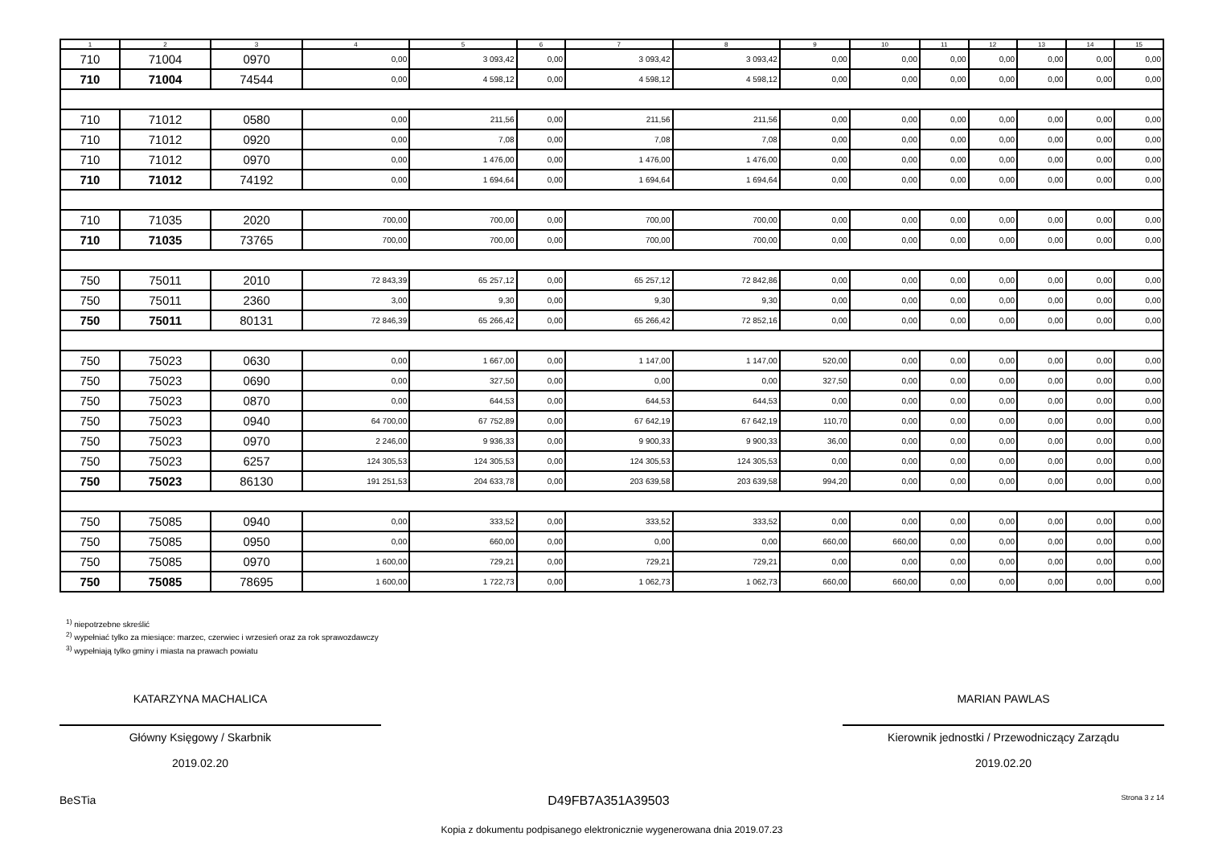| 1 | 2 | 3 | 4 | 5 | 6 | 7 | 8 | 9 | 10 | 11 | 12 | 13 | 14 | 15 |
| --- | --- | --- | --- | --- | --- | --- | --- | --- | --- | --- | --- | --- | --- | --- |
| 710 | 71004 | 0970 | 0,00 | 3 093,42 | 0,00 | 3 093,42 | 3 093,42 | 0,00 | 0,00 | 0,00 | 0,00 | 0,00 | 0,00 | 0,00 |
| 710 | 71004 | 74544 | 0,00 | 4 598,12 | 0,00 | 4 598,12 | 4 598,12 | 0,00 | 0,00 | 0,00 | 0,00 | 0,00 | 0,00 | 0,00 |
| 710 | 71012 | 0580 | 0,00 | 211,56 | 0,00 | 211,56 | 211,56 | 0,00 | 0,00 | 0,00 | 0,00 | 0,00 | 0,00 | 0,00 |
| 710 | 71012 | 0920 | 0,00 | 7,08 | 0,00 | 7,08 | 7,08 | 0,00 | 0,00 | 0,00 | 0,00 | 0,00 | 0,00 | 0,00 |
| 710 | 71012 | 0970 | 0,00 | 1 476,00 | 0,00 | 1 476,00 | 1 476,00 | 0,00 | 0,00 | 0,00 | 0,00 | 0,00 | 0,00 | 0,00 |
| 710 | 71012 | 74192 | 0,00 | 1 694,64 | 0,00 | 1 694,64 | 1 694,64 | 0,00 | 0,00 | 0,00 | 0,00 | 0,00 | 0,00 | 0,00 |
| 710 | 71035 | 2020 | 700,00 | 700,00 | 0,00 | 700,00 | 700,00 | 0,00 | 0,00 | 0,00 | 0,00 | 0,00 | 0,00 | 0,00 |
| 710 | 71035 | 73765 | 700,00 | 700,00 | 0,00 | 700,00 | 700,00 | 0,00 | 0,00 | 0,00 | 0,00 | 0,00 | 0,00 | 0,00 |
| 750 | 75011 | 2010 | 72 843,39 | 65 257,12 | 0,00 | 65 257,12 | 72 842,86 | 0,00 | 0,00 | 0,00 | 0,00 | 0,00 | 0,00 | 0,00 |
| 750 | 75011 | 2360 | 3,00 | 9,30 | 0,00 | 9,30 | 9,30 | 0,00 | 0,00 | 0,00 | 0,00 | 0,00 | 0,00 | 0,00 |
| 750 | 75011 | 80131 | 72 846,39 | 65 266,42 | 0,00 | 65 266,42 | 72 852,16 | 0,00 | 0,00 | 0,00 | 0,00 | 0,00 | 0,00 | 0,00 |
| 750 | 75023 | 0630 | 0,00 | 1 667,00 | 0,00 | 1 147,00 | 1 147,00 | 520,00 | 0,00 | 0,00 | 0,00 | 0,00 | 0,00 | 0,00 |
| 750 | 75023 | 0690 | 0,00 | 327,50 | 0,00 | 0,00 | 0,00 | 327,50 | 0,00 | 0,00 | 0,00 | 0,00 | 0,00 | 0,00 |
| 750 | 75023 | 0870 | 0,00 | 644,53 | 0,00 | 644,53 | 644,53 | 0,00 | 0,00 | 0,00 | 0,00 | 0,00 | 0,00 | 0,00 |
| 750 | 75023 | 0940 | 64 700,00 | 67 752,89 | 0,00 | 67 642,19 | 67 642,19 | 110,70 | 0,00 | 0,00 | 0,00 | 0,00 | 0,00 | 0,00 |
| 750 | 75023 | 0970 | 2 246,00 | 9 936,33 | 0,00 | 9 900,33 | 9 900,33 | 36,00 | 0,00 | 0,00 | 0,00 | 0,00 | 0,00 | 0,00 |
| 750 | 75023 | 6257 | 124 305,53 | 124 305,53 | 0,00 | 124 305,53 | 124 305,53 | 0,00 | 0,00 | 0,00 | 0,00 | 0,00 | 0,00 | 0,00 |
| 750 | 75023 | 86130 | 191 251,53 | 204 633,78 | 0,00 | 203 639,58 | 203 639,58 | 994,20 | 0,00 | 0,00 | 0,00 | 0,00 | 0,00 | 0,00 |
| 750 | 75085 | 0940 | 0,00 | 333,52 | 0,00 | 333,52 | 333,52 | 0,00 | 0,00 | 0,00 | 0,00 | 0,00 | 0,00 | 0,00 |
| 750 | 75085 | 0950 | 0,00 | 660,00 | 0,00 | 0,00 | 0,00 | 660,00 | 660,00 | 0,00 | 0,00 | 0,00 | 0,00 | 0,00 |
| 750 | 75085 | 0970 | 1 600,00 | 729,21 | 0,00 | 729,21 | 729,21 | 0,00 | 0,00 | 0,00 | 0,00 | 0,00 | 0,00 | 0,00 |
| 750 | 75085 | 78695 | 1 600,00 | 1 722,73 | 0,00 | 1 062,73 | 1 062,73 | 660,00 | 660,00 | 0,00 | 0,00 | 0,00 | 0,00 | 0,00 |
<sup>1)</sup> niepotrzebne skreślić
<sup>2)</sup> wypełniać tylko za miesiące: marzec, czerwiec i wrzesień oraz za rok sprawozdawczy
<sup>3)</sup> wypełniają tylko gminy i miasta na prawach powiatu
KATARZYNA MACHALICA
Główny Księgowy / Skarbnik
2019.02.20
MARIAN PAWLAS
Kierownik jednostki / Przewodniczący Zarządu
2019.02.20
BeSTia D49FB7A351A39503 Strona 3 z 14
Kopia z dokumentu podpisanego elektronicznie wygenerowana dnia 2019.07.23